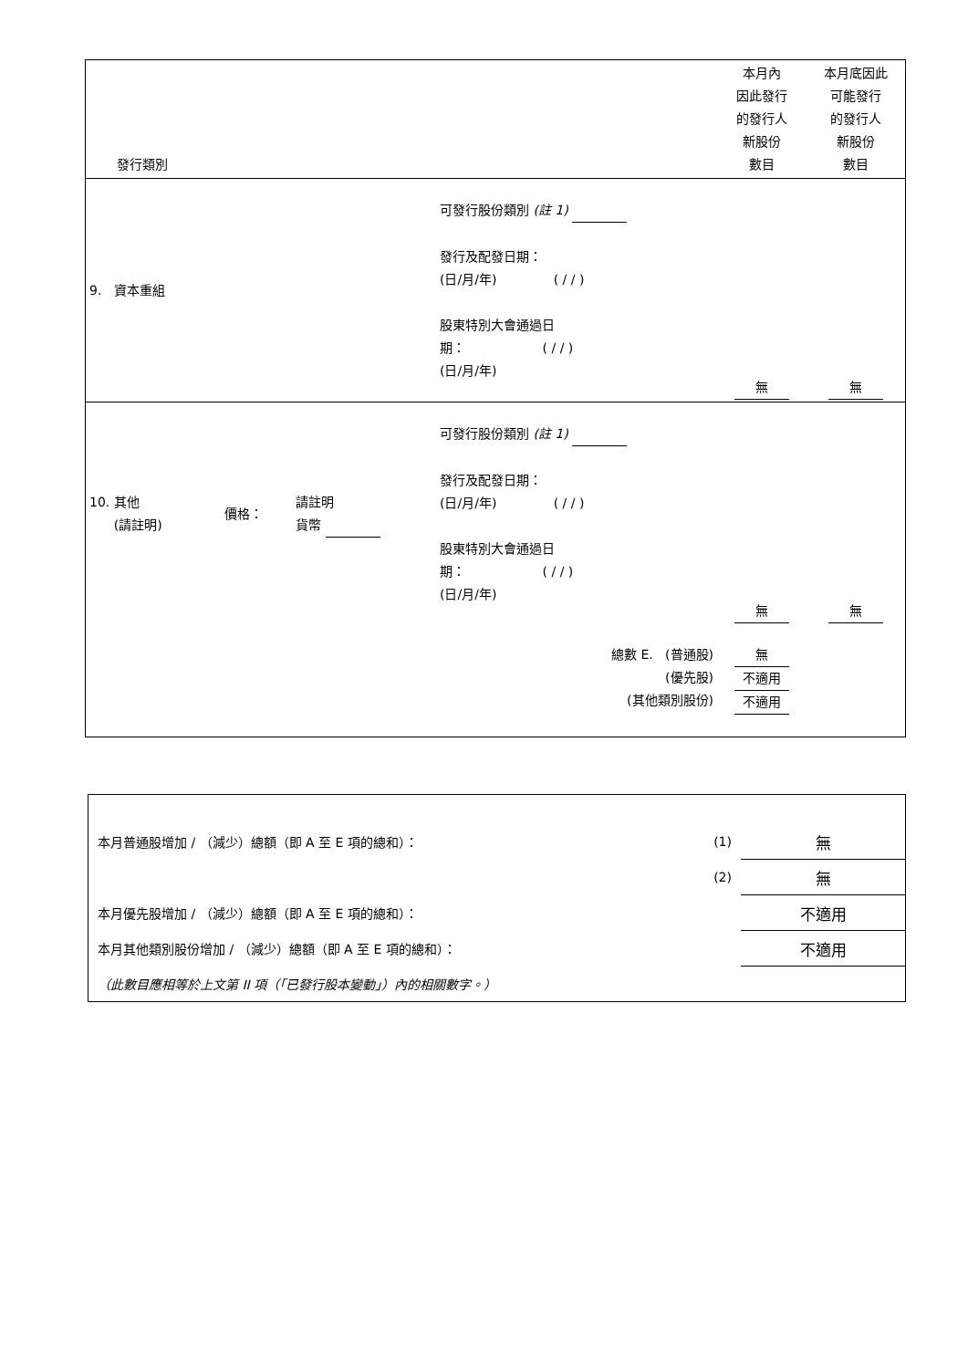| 發行類別 | | | | 本月內 因此發行 的發行人 新股份 數目 | 本月底因此 可能發行 的發行人 新股份 數目 |
| 9. 資本重組 | | | 可發行股份類別 (註 1) 發行及配發日期： (日/月/年) ( / / ) 股東特別大會通過日 期： ( / / ) (日/月/年) | 無 | 無 |
| 10. 其他 (請註明) | 價格： | 請註明 貨幣 | 可發行股份類別 (註 1) 發行及配發日期： (日/月/年) ( / / ) 股東特別大會通過日 期： ( / / ) (日/月/年) | 無 | 無 |
| 總數 E. (普通股) (優先股) (其他類別股份) | | | | 無 不適用 不適用 | |
| 本月普通股增加 / （減少）總額（即 A 至 E 項的總和）： | (1) | 無 |
| | (2) | 無 |
| 本月優先股增加 / （減少）總額（即 A 至 E 項的總和）： | | 不適用 |
| 本月其他類別股份增加 / （減少）總額（即 A 至 E 項的總和）： | | 不適用 |
| （此數目應相等於上文第 II 項（「已發行股本變動」）內的相關數字。） | | |